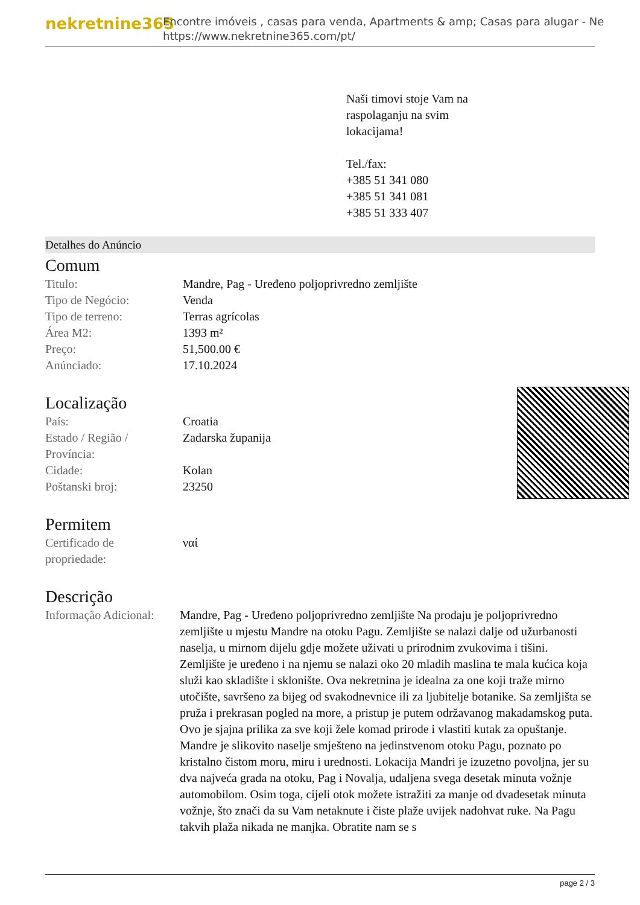nekretnine365
Encontre imóveis , casas para venda, Apartments & amp; Casas para alugar - Ne
https://www.nekretnine365.com/pt/
Naši timovi stoje Vam na
raspolaganju na svim
lokacijama!
Tel./fax:
+385 51 341 080
+385 51 341 081
+385 51 333 407
Detalhes do Anúncio
Comum
| Titulo: | Mandre, Pag - Uređeno poljoprivredno zemljište |
| Tipo de Negócio: | Venda |
| Tipo de terreno: | Terras agrícolas |
| Área M2: | 1393 m² |
| Preço: | 51,500.00 € |
| Anúnciado: | 17.10.2024 |
Localização
| País: | Croatia |
| Estado / Região / Província: | Zadarska županija |
| Cidade: | Kolan |
| Poštanski broj: | 23250 |
Permitem
| Certificado de propriedade: | ναί |
Descrição
| Informação Adicional: | Mandre, Pag - Uređeno poljoprivredno zemljište Na prodaju je poljoprivredno zemljište u mjestu Mandre na otoku Pagu. Zemljište se nalazi dalje od užurbanosti naselja, u mirnom dijelu gdje možete uživati u prirodnim zvukovima i tišini. Zemljište je uređeno i na njemu se nalazi oko 20 mladih maslina te mala kućica koja služi kao skladište i sklonište. Ova nekretnina je idealna za one koji traže mirno utočište, savršeno za bijeg od svakodnevnice ili za ljubitelje botanike. Sa zemljišta se pruža i prekrasan pogled na more, a pristup je putem održavanog makadamskog puta. Ovo je sjajna prilika za sve koji žele komad prirode i vlastiti kutak za opuštanje. Mandre je slikovito naselje smješteno na jedinstvenom otoku Pagu, poznato po kristalno čistom moru, miru i urednosti. Lokacija Mandri je izuzetno povoljna, jer su dva najveća grada na otoku, Pag i Novalja, udaljena svega desetak minuta vožnje automobilom. Osim toga, cijeli otok možete istražiti za manje od dvadesetak minuta vožnje, što znači da su Vam netaknute i čiste plaže uvijek nadohvat ruke. Na Pagu takvih plaža nikada ne manjka. Obratite nam se s |
page 2 / 3